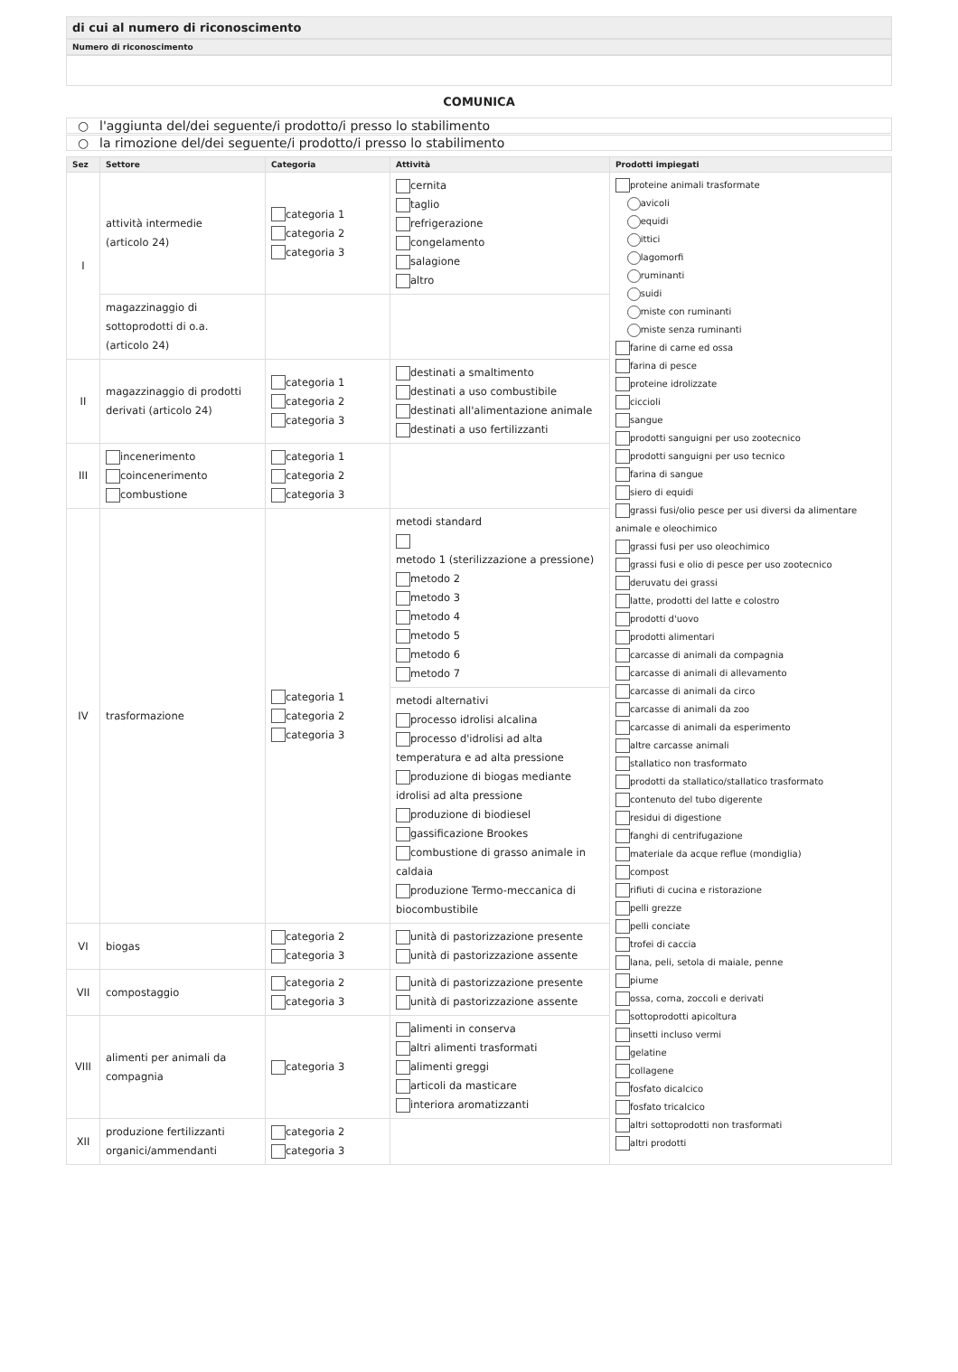di cui al numero di riconoscimento
Numero di riconoscimento
COMUNICA
○ l'aggiunta del/dei seguente/i prodotto/i presso lo stabilimento
○ la rimozione del/dei seguente/i prodotto/i presso lo stabilimento
| Sez | Settore | Categoria | Attività | Prodotti impiegati |
| --- | --- | --- | --- | --- |
| I | attività intermedie (articolo 24) | categoria 1 categoria 2 categoria 3 | cernita taglio refrigerazione congelamento salagione altro | proteine animali trasformate avicoli equidi ittici lagomorfi ruminanti suidi miste con ruminanti miste senza ruminanti farine di carne ed ossa farina di pesce proteine idrolizzate ciccioli sangue prodotti sanguigni per uso zootecnico prodotti sanguigni per uso tecnico farina di sangue siero di equidi grassi fusi/olio pesce per usi diversi da alimentare animale e oleochimico grassi fusi per uso oleochimico grassi fusi e olio di pesce per uso zootecnico deruvatu dei grassi latte, prodotti del latte e colostro prodotti d'uovo prodotti alimentari carcasse di animali da compagnia carcasse di animali di allevamento carcasse di animali da circo carcasse di animali da zoo carcasse di animali da esperimento altre carcasse animali stallatico non trasformato prodotti da stallatico/stallatico trasformato contenuto del tubo digerente residui di digestione fanghi di centrifugazione materiale da acque reflue (mondiglia) compost rifiuti di cucina e ristorazione pelli grezze pelli conciate trofei di caccia lana, peli, setola di maiale, penne piume ossa, corna, zoccoli e derivati sottoprodotti apicoltura insetti incluso vermi gelatine collagene fosfato dicalcico fosfato tricalcico altri sottoprodotti non trasformati altri prodotti |
| | magazzinaggio di sottoprodotti di o.a. (articolo 24) | | | |
| II | magazzinaggio di prodotti derivati (articolo 24) | categoria 1 categoria 2 categoria 3 | destinati a smaltimento destinati a uso combustibile destinati all'alimentazione animale destinati a uso fertilizzanti | |
| III | incenerimento coincenerimento combustione | categoria 1 categoria 2 categoria 3 | | |
| IV | trasformazione | categoria 1 categoria 2 categoria 3 | metodi standard metodo 1 (sterilizzazione a pressione) metodo 2 metodo 3 metodo 4 metodo 5 metodo 6 metodo 7 | |
| | | | metodi alternativi processo idrolisi alcalina processo d'idrolisi ad alta temperatura e ad alta pressione produzione di biogas mediante idrolisi ad alta pressione produzione di biodiesel gassificazione Brookes combustione di grasso animale in caldaia produzione Termo-meccanica di biocombustibile | |
| VI | biogas | categoria 2 categoria 3 | unità di pastorizzazione presente unità di pastorizzazione assente | |
| VII | compostaggio | categoria 2 categoria 3 | unità di pastorizzazione presente unità di pastorizzazione assente | |
| VIII | alimenti per animali da compagnia | categoria 3 | alimenti in conserva altri alimenti trasformati alimenti greggi articoli da masticare interiora aromatizzanti | |
| XII | produzione fertilizzanti organici/ammendanti | categoria 2 categoria 3 | | |